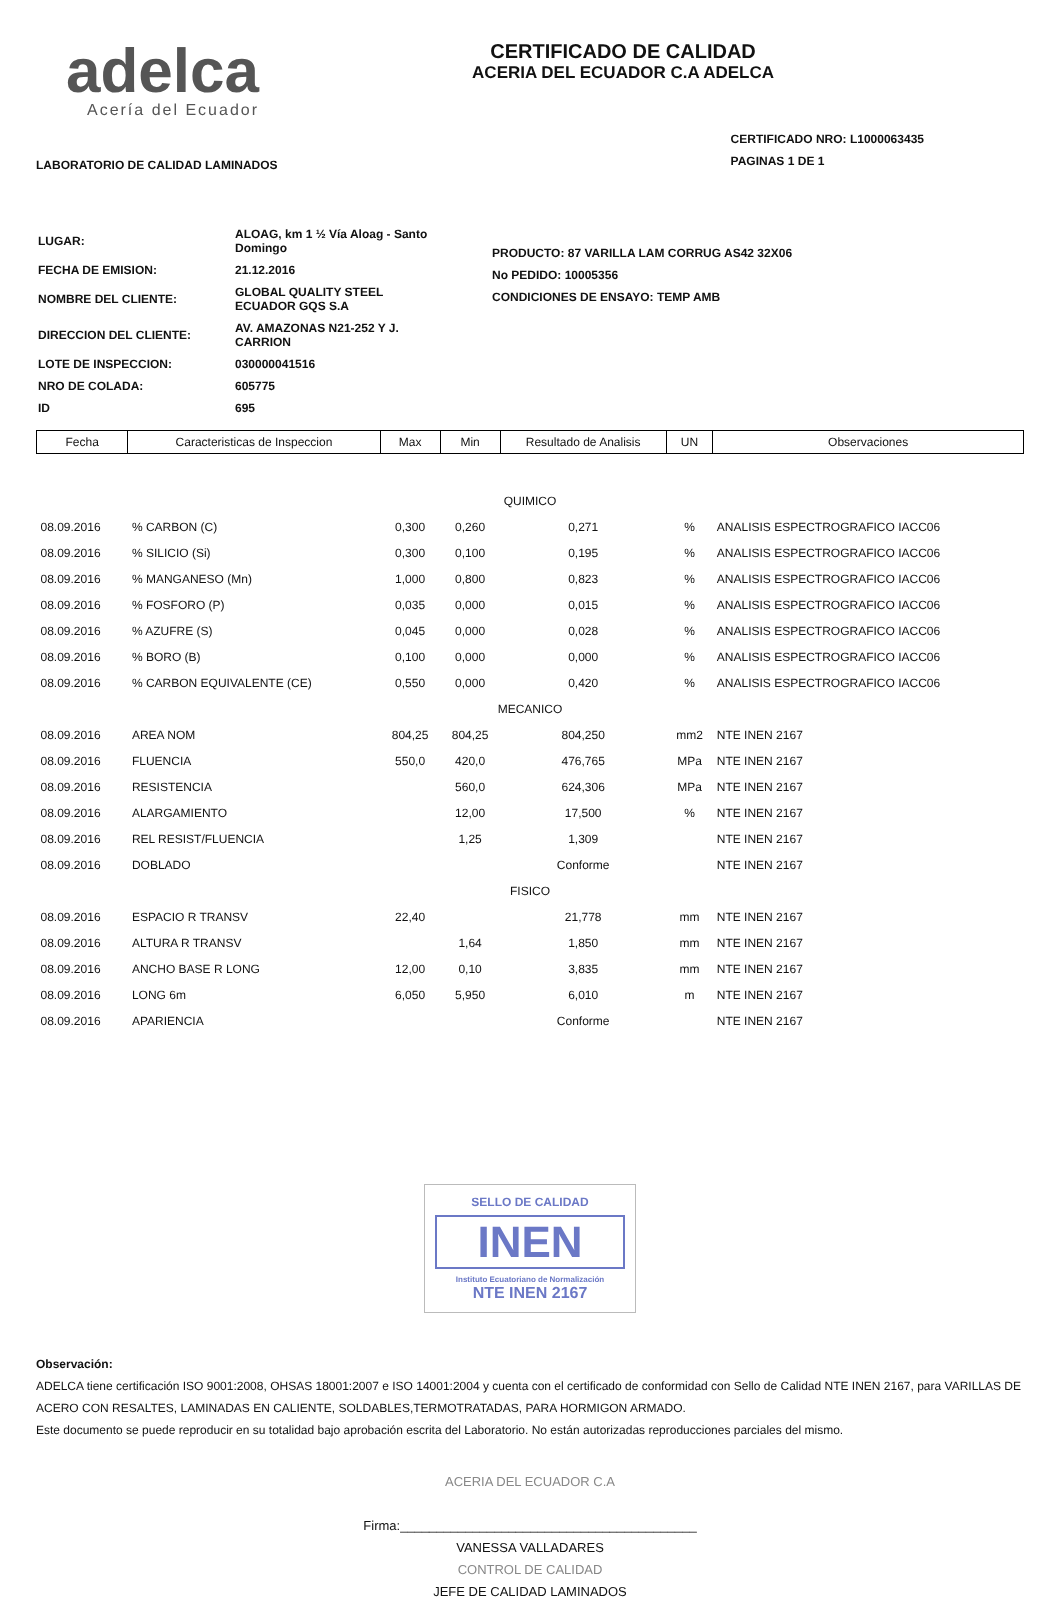adelca
Acería del Ecuador
CERTIFICADO DE CALIDAD
ACERIA DEL ECUADOR C.A ADELCA
LABORATORIO DE CALIDAD LAMINADOS
CERTIFICADO NRO: L1000063435
PAGINAS 1 DE 1
| LUGAR: | ALOAG, km 1 ½ Vía Aloag - Santo Domingo |
| FECHA DE EMISION: | 21.12.2016 |
| NOMBRE DEL CLIENTE: | GLOBAL QUALITY STEEL ECUADOR GQS S.A |
| DIRECCION DEL CLIENTE: | AV. AMAZONAS N21-252 Y J. CARRION |
| LOTE DE INSPECCION: | 030000041516 |
| NRO DE COLADA: | 605775 |
| ID | 695 |
PRODUCTO: 87 VARILLA LAM CORRUG AS42 32X06
No PEDIDO: 10005356
CONDICIONES DE ENSAYO: TEMP AMB
| Fecha | Caracteristicas de Inspeccion | Max | Min | Resultado de Analisis | UN | Observaciones |
| --- | --- | --- | --- | --- | --- | --- |
| QUIMICO | | | | | | |
| 08.09.2016 | % CARBON (C) | 0,300 | 0,260 | 0,271 | % | ANALISIS ESPECTROGRAFICO IACC06 |
| 08.09.2016 | % SILICIO (Si) | 0,300 | 0,100 | 0,195 | % | ANALISIS ESPECTROGRAFICO IACC06 |
| 08.09.2016 | % MANGANESO (Mn) | 1,000 | 0,800 | 0,823 | % | ANALISIS ESPECTROGRAFICO IACC06 |
| 08.09.2016 | % FOSFORO (P) | 0,035 | 0,000 | 0,015 | % | ANALISIS ESPECTROGRAFICO IACC06 |
| 08.09.2016 | % AZUFRE (S) | 0,045 | 0,000 | 0,028 | % | ANALISIS ESPECTROGRAFICO IACC06 |
| 08.09.2016 | % BORO (B) | 0,100 | 0,000 | 0,000 | % | ANALISIS ESPECTROGRAFICO IACC06 |
| 08.09.2016 | % CARBON EQUIVALENTE (CE) | 0,550 | 0,000 | 0,420 | % | ANALISIS ESPECTROGRAFICO IACC06 |
| MECANICO | | | | | | |
| 08.09.2016 | AREA NOM | 804,25 | 804,25 | 804,250 | mm2 | NTE INEN 2167 |
| 08.09.2016 | FLUENCIA | 550,0 | 420,0 | 476,765 | MPa | NTE INEN 2167 |
| 08.09.2016 | RESISTENCIA | | 560,0 | 624,306 | MPa | NTE INEN 2167 |
| 08.09.2016 | ALARGAMIENTO | | 12,00 | 17,500 | % | NTE INEN 2167 |
| 08.09.2016 | REL RESIST/FLUENCIA | | 1,25 | 1,309 | | NTE INEN 2167 |
| 08.09.2016 | DOBLADO | | | Conforme | | NTE INEN 2167 |
| FISICO | | | | | | |
| 08.09.2016 | ESPACIO R TRANSV | 22,40 | | 21,778 | mm | NTE INEN 2167 |
| 08.09.2016 | ALTURA R TRANSV | | 1,64 | 1,850 | mm | NTE INEN 2167 |
| 08.09.2016 | ANCHO BASE R LONG | 12,00 | 0,10 | 3,835 | mm | NTE INEN 2167 |
| 08.09.2016 | LONG 6m | 6,050 | 5,950 | 6,010 | m | NTE INEN 2167 |
| 08.09.2016 | APARIENCIA | | | Conforme | | NTE INEN 2167 |
SELLO DE CALIDAD
INEN
Instituto Ecuatoriano de Normalización
NTE INEN 2167
Observación:
ADELCA tiene certificación ISO 9001:2008, OHSAS 18001:2007 e ISO 14001:2004 y cuenta con el certificado de conformidad con Sello de Calidad NTE INEN 2167, para VARILLAS DE ACERO CON RESALTES, LAMINADAS EN CALIENTE, SOLDABLES,TERMOTRATADAS, PARA HORMIGON ARMADO.
Este documento se puede reproducir en su totalidad bajo aprobación escrita del Laboratorio. No están autorizadas reproducciones parciales del mismo.
ACERIA DEL ECUADOR C.A
Firma:_________________________________________
VANESSA VALLADARES
CONTROL DE CALIDAD
JEFE DE CALIDAD LAMINADOS